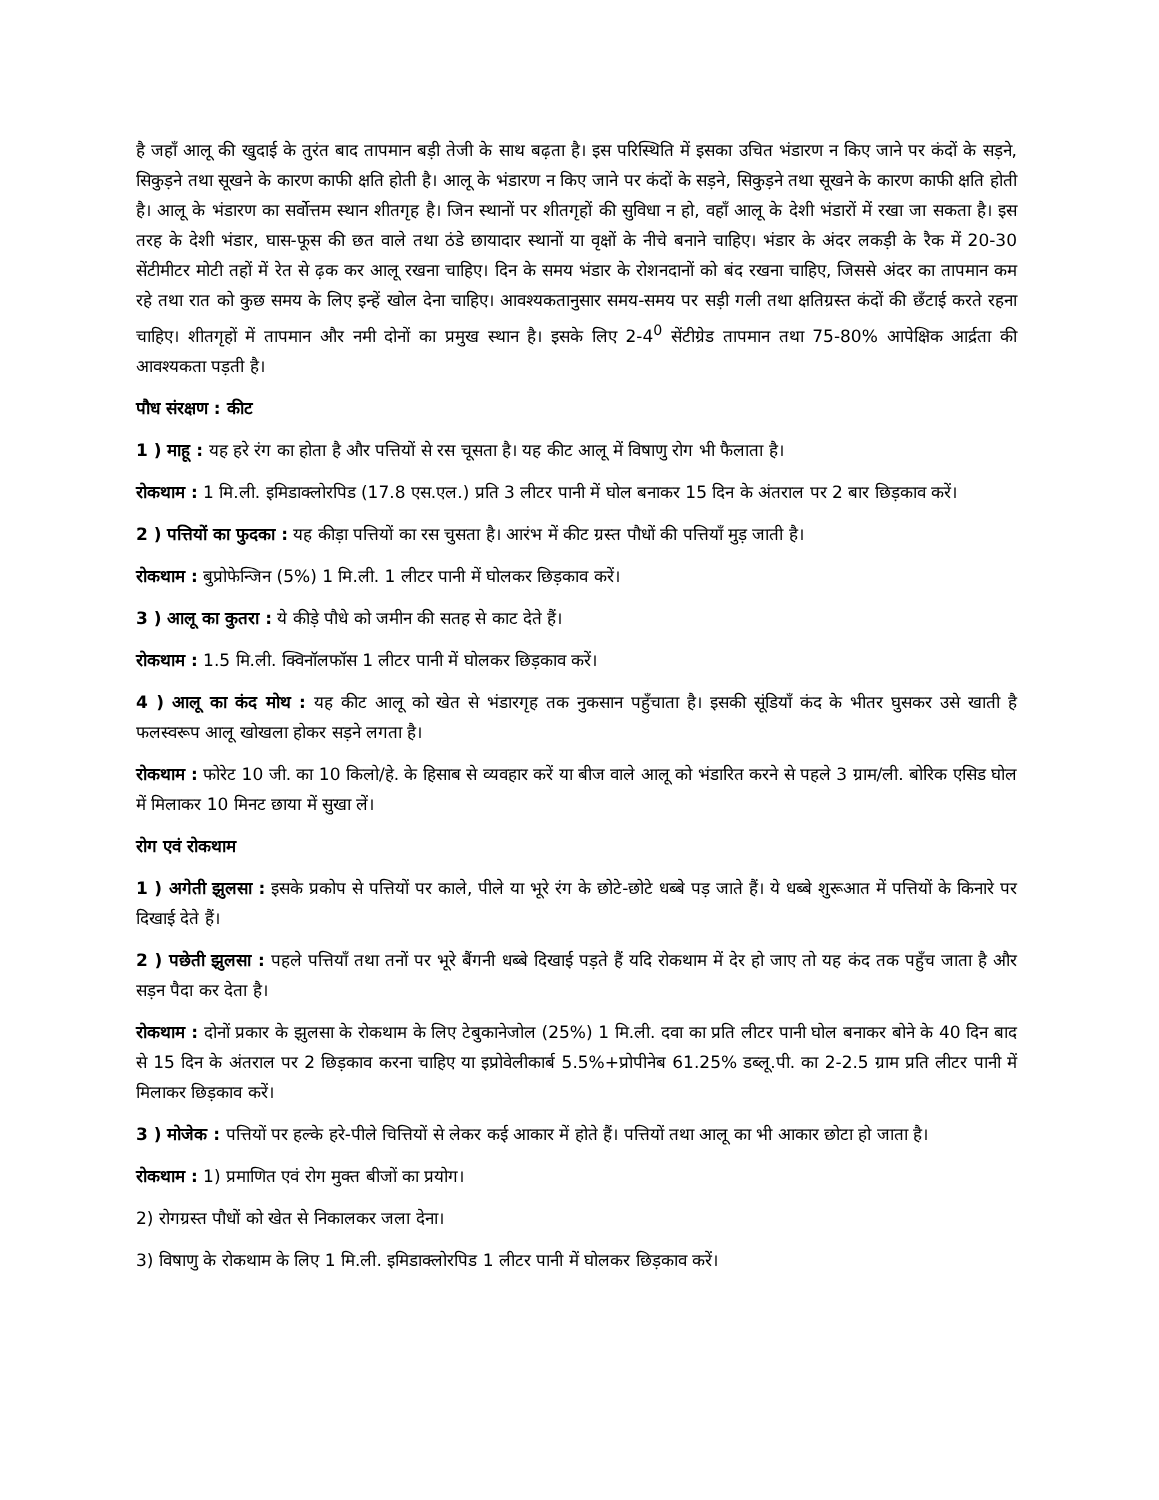है जहाँ आलू की खुदाई के तुरंत बाद तापमान बड़ी तेजी के साथ बढ़ता है। इस परिस्थिति में इसका उचित भंडारण न किए जाने पर कंदों के सड़ने, सिकुड़ने तथा सूखने के कारण काफी क्षति होती है। आलू के भंडारण न किए जाने पर कंदों के सड़ने, सिकुड़ने तथा सूखने के कारण काफी क्षति होती है। आलू के भंडारण का सर्वोत्तम स्थान शीतगृह है। जिन स्थानों पर शीतगृहों की सुविधा न हो, वहाँ आलू के देशी भंडारों में रखा जा सकता है। इस तरह के देशी भंडार, घास-फूस की छत वाले तथा ठंडे छायादार स्थानों या वृक्षों के नीचे बनाने चाहिए। भंडार के अंदर लकड़ी के रैक में 20-30 सेंटीमीटर मोटी तहों में रेत से ढ़क कर आलू रखना चाहिए। दिन के समय भंडार के रोशनदानों को बंद रखना चाहिए, जिससे अंदर का तापमान कम रहे तथा रात को कुछ समय के लिए इन्हें खोल देना चाहिए। आवश्यकतानुसार समय-समय पर सड़ी गली तथा क्षतिग्रस्त कंदों की छँटाई करते रहना चाहिए। शीतगृहों में तापमान और नमी दोनों का प्रमुख स्थान है। इसके लिए 2-4<sup>0</sup> सेंटीग्रेड तापमान तथा 75-80% आपेक्षिक आर्द्रता की आवश्यकता पड़ती है।
पौध संरक्षण : कीट
1 ) माहू : यह हरे रंग का होता है और पत्तियों से रस चूसता है। यह कीट आलू में विषाणु रोग भी फैलाता है।
रोकथाम : 1 मि.ली. इमिडाक्लोरपिड (17.8 एस.एल.) प्रति 3 लीटर पानी में घोल बनाकर 15 दिन के अंतराल पर 2 बार छिड़काव करें।
2 ) पत्तियों का फुदका : यह कीड़ा पत्तियों का रस चुसता है। आरंभ में कीट ग्रस्त पौधों की पत्तियाँ मुड़ जाती है।
रोकथाम : बुप्रोफेन्जिन (5%) 1 मि.ली. 1 लीटर पानी में घोलकर छिड़काव करें।
3 ) आलू का कुतरा : ये कीड़े पौधे को जमीन की सतह से काट देते हैं।
रोकथाम : 1.5 मि.ली. क्विनॉलफॉस 1 लीटर पानी में घोलकर छिड़काव करें।
4 ) आलू का कंद मोथ : यह कीट आलू को खेत से भंडारगृह तक नुकसान पहुँचाता है। इसकी सूंडियाँ कंद के भीतर घुसकर उसे खाती है फलस्वरूप आलू खोखला होकर सड़ने लगता है।
रोकथाम : फोरेट 10 जी. का 10 किलो/हे. के हिसाब से व्यवहार करें या बीज वाले आलू को भंडारित करने से पहले 3 ग्राम/ली. बोरिक एसिड घोल में मिलाकर 10 मिनट छाया में सुखा लें।
रोग एवं रोकथाम
1 ) अगेती झुलसा : इसके प्रकोप से पत्तियों पर काले, पीले या भूरे रंग के छोटे-छोटे धब्बे पड़ जाते हैं। ये धब्बे शुरूआत में पत्तियों के किनारे पर दिखाई देते हैं।
2 ) पछेती झुलसा : पहले पत्तियाँ तथा तनों पर भूरे बैंगनी धब्बे दिखाई पड़ते हैं यदि रोकथाम में देर हो जाए तो यह कंद तक पहुँच जाता है और सड़न पैदा कर देता है।
रोकथाम : दोनों प्रकार के झुलसा के रोकथाम के लिए टेबुकानेजोल (25%) 1 मि.ली. दवा का प्रति लीटर पानी घोल बनाकर बोने के 40 दिन बाद से 15 दिन के अंतराल पर 2 छिड़काव करना चाहिए या इप्रोवेलीकार्ब 5.5%+प्रोपीनेब 61.25% डब्लू.पी. का 2-2.5 ग्राम प्रति लीटर पानी में मिलाकर छिड़काव करें।
3 ) मोजेक : पत्तियों पर हल्के हरे-पीले चित्तियों से लेकर कई आकार में होते हैं। पत्तियों तथा आलू का भी आकार छोटा हो जाता है।
रोकथाम : 1) प्रमाणित एवं रोग मुक्त बीजों का प्रयोग।
2) रोगग्रस्त पौधों को खेत से निकालकर जला देना।
3) विषाणु के रोकथाम के लिए 1 मि.ली. इमिडाक्लोरपिड 1 लीटर पानी में घोलकर छिड़काव करें।